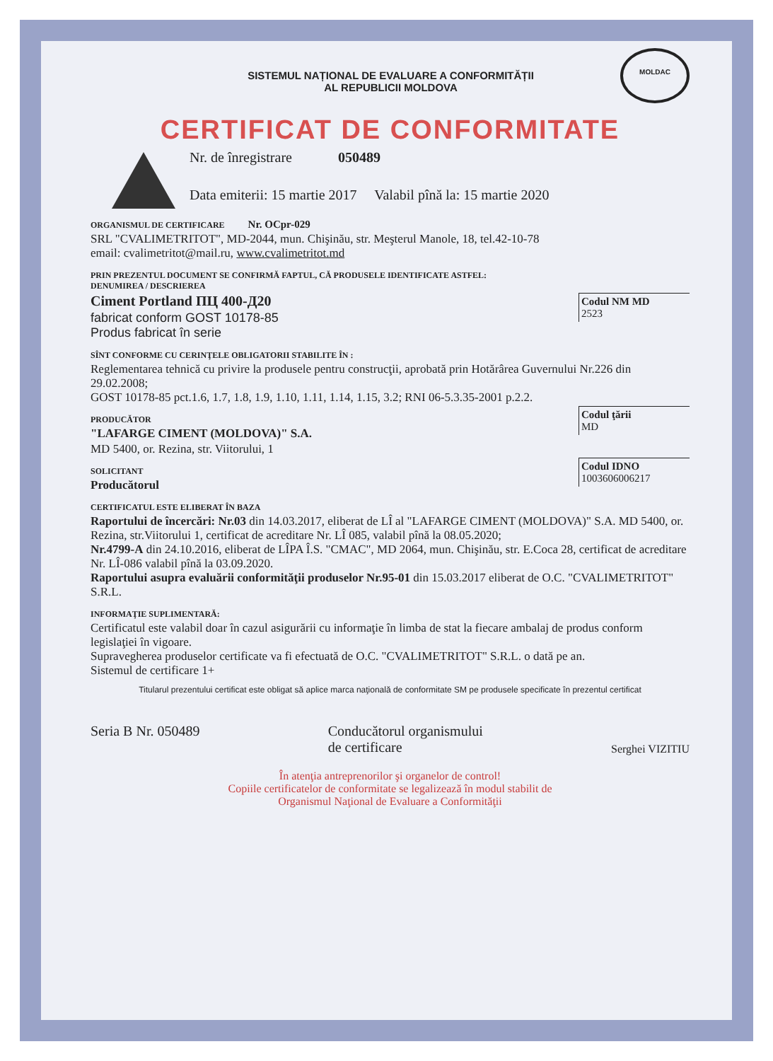MOLDAC
SISTEMUL NAȚIONAL DE EVALUARE A CONFORMITĂȚII
AL REPUBLICII MOLDOVA
CERTIFICAT DE CONFORMITATE
Nr. de înregistrare 050489
Data emiterii: 15 martie 2017 Valabil pînă la: 15 martie 2020
ORGANISMUL DE CERTIFICARE Nr. OCpr-029
SRL "CVALIMETRITOT", MD-2044, mun. Chişinău, str. Meşterul Manole, 18, tel.42-10-78
email: cvalimetritot@mail.ru, www.cvalimetritot.md
PRIN PREZENTUL DOCUMENT SE CONFIRMĂ FAPTUL, CĂ PRODUSELE IDENTIFICATE ASTFEL:
DENUMIREA / DESCRIEREA
Codul NM MD
2523
Ciment Portland ПЦ 400-Д20
fabricat conform GOST 10178-85
Produs fabricat în serie
SÎNT CONFORME CU CERINŢELE OBLIGATORII STABILITE ÎN :
Reglementarea tehnică cu privire la produsele pentru construcţii, aprobată prin Hotărârea Guvernului Nr.226 din 29.02.2008;
GOST 10178-85 pct.1.6, 1.7, 1.8, 1.9, 1.10, 1.11, 1.14, 1.15, 3.2; RNI 06-5.3.35-2001 p.2.2.
Codul ţării
MD
PRODUCĂTOR
"LAFARGE CIMENT (MOLDOVA)" S.A.
MD 5400, or. Rezina, str. Viitorului, 1
Codul IDNO
1003606006217
SOLICITANT
Producătorul
CERTIFICATUL ESTE ELIBERAT ÎN BAZA
Raportului de încercări: Nr.03 din 14.03.2017, eliberat de LÎ al "LAFARGE CIMENT (MOLDOVA)" S.A. MD 5400, or. Rezina, str.Viitorului 1, certificat de acreditare Nr. LÎ 085, valabil pînă la 08.05.2020;
Nr.4799-A din 24.10.2016, eliberat de LÎPA Î.S. "CMAC", MD 2064, mun. Chişinău, str. E.Coca 28, certificat de acreditare Nr. LÎ-086 valabil pînă la 03.09.2020.
Raportului asupra evaluării conformităţii produselor Nr.95-01 din 15.03.2017 eliberat de O.C. "CVALIMETRITOT" S.R.L.
INFORMAŢIE SUPLIMENTARĂ:
Certificatul este valabil doar în cazul asigurării cu informaţie în limba de stat la fiecare ambalaj de produs conform legislaţiei în vigoare.
Supravegherea produselor certificate va fi efectuată de O.C. "CVALIMETRITOT" S.R.L. o dată pe an.
Sistemul de certificare 1+
Titularul prezentului certificat este obligat să aplice marca naţională de conformitate SM pe produsele specificate în prezentul certificat
Seria B Nr. 050489 Conducătorul organismului
de certificare Serghei VIZITIU
În atenţia antreprenorilor şi organelor de control!
Copiile certificatelor de conformitate se legalizează în modul stabilit de
Organismul Naţional de Evaluare a Conformităţii